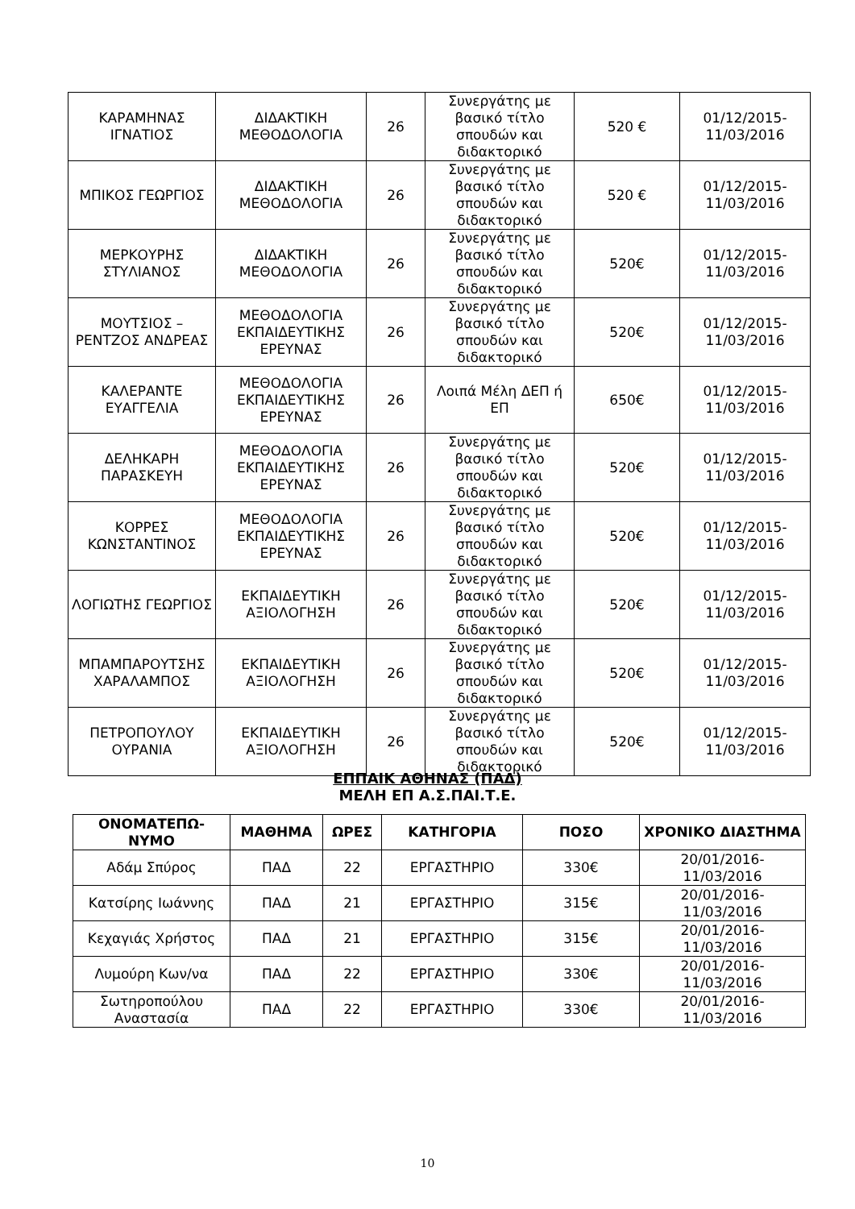| ΚΑΡΑΜΗΝΑΣ ΙΓΝΑΤΙΟΣ | ΔΙΔΑΚΤΙΚΗ ΜΕΘΟΔΟΛΟΓΙΑ | 26 | Συνεργάτης με βασικό τίτλο σπουδών και διδακτορικό | 520 € | 01/12/2015-11/03/2016 |
| ΜΠΙΚΟΣ ΓΕΩΡΓΙΟΣ | ΔΙΔΑΚΤΙΚΗ ΜΕΘΟΔΟΛΟΓΙΑ | 26 | Συνεργάτης με βασικό τίτλο σπουδών και διδακτορικό | 520 € | 01/12/2015-11/03/2016 |
| ΜΕΡΚΟΥΡΗΣ ΣΤΥΛΙΑΝΟΣ | ΔΙΔΑΚΤΙΚΗ ΜΕΘΟΔΟΛΟΓΙΑ | 26 | Συνεργάτης με βασικό τίτλο σπουδών και διδακτορικό | 520€ | 01/12/2015-11/03/2016 |
| ΜΟΥΤΣΙΟΣ – ΡΕΝΤΖΟΣ ΑΝΔΡΕΑΣ | ΜΕΘΟΔΟΛΟΓΙΑ ΕΚΠΑΙΔΕΥΤΙΚΗΣ ΕΡΕΥΝΑΣ | 26 | Συνεργάτης με βασικό τίτλο σπουδών και διδακτορικό | 520€ | 01/12/2015-11/03/2016 |
| ΚΑΛΕΡΑΝΤΕ ΕΥΑΓΓΕΛΙΑ | ΜΕΘΟΔΟΛΟΓΙΑ ΕΚΠΑΙΔΕΥΤΙΚΗΣ ΕΡΕΥΝΑΣ | 26 | Λοιπά Μέλη ΔΕΠ ή ΕΠ | 650€ | 01/12/2015-11/03/2016 |
| ΔΕΛΗΚΑΡΗ ΠΑΡΑΣΚΕΥΗ | ΜΕΘΟΔΟΛΟΓΙΑ ΕΚΠΑΙΔΕΥΤΙΚΗΣ ΕΡΕΥΝΑΣ | 26 | Συνεργάτης με βασικό τίτλο σπουδών και διδακτορικό | 520€ | 01/12/2015-11/03/2016 |
| ΚΟΡΡΕΣ ΚΩΝΣΤΑΝΤΙΝΟΣ | ΜΕΘΟΔΟΛΟΓΙΑ ΕΚΠΑΙΔΕΥΤΙΚΗΣ ΕΡΕΥΝΑΣ | 26 | Συνεργάτης με βασικό τίτλο σπουδών και διδακτορικό | 520€ | 01/12/2015-11/03/2016 |
| ΛΟΓΙΩΤΗΣ ΓΕΩΡΓΙΟΣ | ΕΚΠΑΙΔΕΥΤΙΚΗ ΑΞΙΟΛΟΓΗΣΗ | 26 | Συνεργάτης με βασικό τίτλο σπουδών και διδακτορικό | 520€ | 01/12/2015-11/03/2016 |
| ΜΠΑΜΠΑΡΟΥΤΣΗΣ ΧΑΡΑΛΑΜΠΟΣ | ΕΚΠΑΙΔΕΥΤΙΚΗ ΑΞΙΟΛΟΓΗΣΗ | 26 | Συνεργάτης με βασικό τίτλο σπουδών και διδακτορικό | 520€ | 01/12/2015-11/03/2016 |
| ΠΕΤΡΟΠΟΥΛΟΥ ΟΥΡΑΝΙΑ | ΕΚΠΑΙΔΕΥΤΙΚΗ ΑΞΙΟΛΟΓΗΣΗ | 26 | Συνεργάτης με βασικό τίτλο σπουδών και διδακτορικό | 520€ | 01/12/2015-11/03/2016 |
ΕΠΠΑΙΚ ΑΘΗΝΑΣ (ΠΑΔ)
ΜΕΛΗ ΕΠ Α.Σ.ΠΑΙ.Τ.Ε.
| ΟΝΟΜΑΤΕΠΩ-ΝΥΜΟ | ΜΑΘΗΜΑ | ΩΡΕΣ | ΚΑΤΗΓΟΡΙΑ | ΠΟΣΟ | ΧΡΟΝΙΚΟ ΔΙΑΣΤΗΜΑ |
| --- | --- | --- | --- | --- | --- |
| Αδάμ Σπύρος | ΠΑΔ | 22 | ΕΡΓΑΣΤΗΡΙΟ | 330€ | 20/01/2016-11/03/2016 |
| Κατσίρης Ιωάννης | ΠΑΔ | 21 | ΕΡΓΑΣΤΗΡΙΟ | 315€ | 20/01/2016-11/03/2016 |
| Κεχαγιάς Χρήστος | ΠΑΔ | 21 | ΕΡΓΑΣΤΗΡΙΟ | 315€ | 20/01/2016-11/03/2016 |
| Λυμούρη Κων/να | ΠΑΔ | 22 | ΕΡΓΑΣΤΗΡΙΟ | 330€ | 20/01/2016-11/03/2016 |
| Σωτηροπούλου Αναστασία | ΠΑΔ | 22 | ΕΡΓΑΣΤΗΡΙΟ | 330€ | 20/01/2016-11/03/2016 |
10